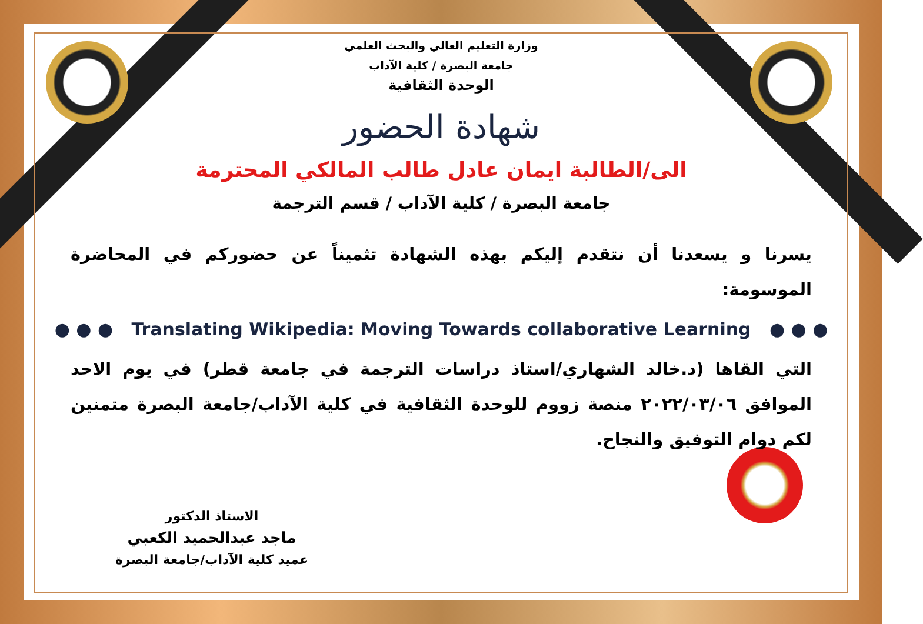وزارة التعليم العالي والبحث العلمي
جامعة البصرة / كلية الآداب
الوحدة الثقافية
شهادة الحضور
الى/الطالبة ايمان عادل طالب المالكي المحترمة
جامعة البصرة / كلية الآداب / قسم الترجمة
يسرنا و يسعدنا أن نتقدم إليكم بهذه الشهادة تثميناً عن حضوركم في المحاضرة الموسومة:
● ● ● Translating Wikipedia: Moving Towards collaborative Learning ● ● ●
التي القاها (د.خالد الشهاري/استاذ دراسات الترجمة في جامعة قطر) في يوم الاحد الموافق ٢٠٢٢/٠٣/٠٦ منصة زووم للوحدة الثقافية في كلية الآداب/جامعة البصرة متمنين لكم دوام التوفيق والنجاح.
الاستاذ الدكتور
ماجد عبدالحميد الكعبي
عميد كلية الآداب/جامعة البصرة